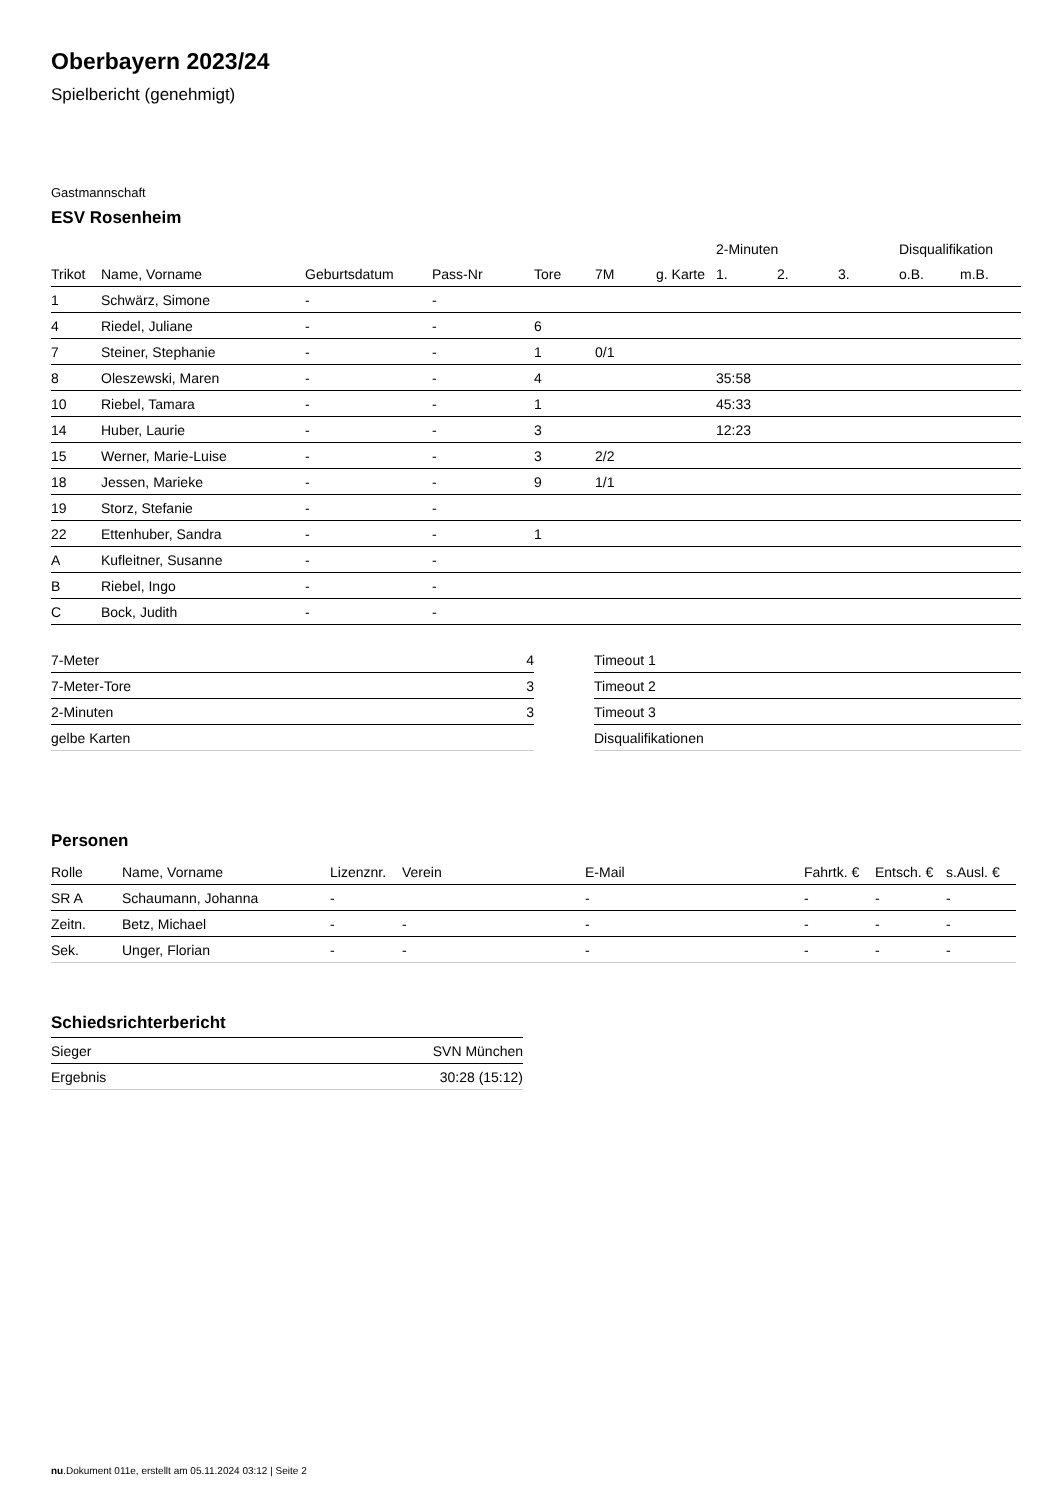Oberbayern 2023/24
Spielbericht (genehmigt)
Gastmannschaft
ESV Rosenheim
| | | | | | | | 2-Minuten | | | Disqualifikation | |
| --- | --- | --- | --- | --- | --- | --- | --- | --- | --- | --- | --- |
| Trikot | Name, Vorname | Geburtsdatum | Pass-Nr | Tore | 7M | g. Karte | 1. | 2. | 3. | o.B. | m.B. |
| 1 | Schwärz, Simone | - | - | | | | | | | | |
| 4 | Riedel, Juliane | - | - | 6 | | | | | | | |
| 7 | Steiner, Stephanie | - | - | 1 | 0/1 | | | | | | |
| 8 | Oleszewski, Maren | - | - | 4 | | | 35:58 | | | | |
| 10 | Riebel, Tamara | - | - | 1 | | | 45:33 | | | | |
| 14 | Huber, Laurie | - | - | 3 | | | 12:23 | | | | |
| 15 | Werner, Marie-Luise | - | - | 3 | 2/2 | | | | | | |
| 18 | Jessen, Marieke | - | - | 9 | 1/1 | | | | | | |
| 19 | Storz, Stefanie | - | - | | | | | | | | |
| 22 | Ettenhuber, Sandra | - | - | 1 | | | | | | | |
| A | Kufleitner, Susanne | - | - | | | | | | | | |
| B | Riebel, Ingo | - | - | | | | | | | | |
| C | Bock, Judith | - | - | | | | | | | | |
| 7-Meter | 4 |
| 7-Meter-Tore | 3 |
| 2-Minuten | 3 |
| gelbe Karten | |
| Timeout 1 |
| Timeout 2 |
| Timeout 3 |
| Disqualifikationen |
Personen
| Rolle | Name, Vorname | Lizenznr. | Verein | E-Mail | Fahrtk. € | Entsch. € | s.Ausl. € |
| --- | --- | --- | --- | --- | --- | --- | --- |
| SR A | Schaumann, Johanna | - | | - | - | - | - |
| Zeitn. | Betz, Michael | - | - | - | - | - | - |
| Sek. | Unger, Florian | - | - | - | - | - | - |
Schiedsrichterbericht
| Sieger | SVN München |
| Ergebnis | 30:28 (15:12) |
nu.Dokument 011e, erstellt am 05.11.2024 03:12 | Seite 2